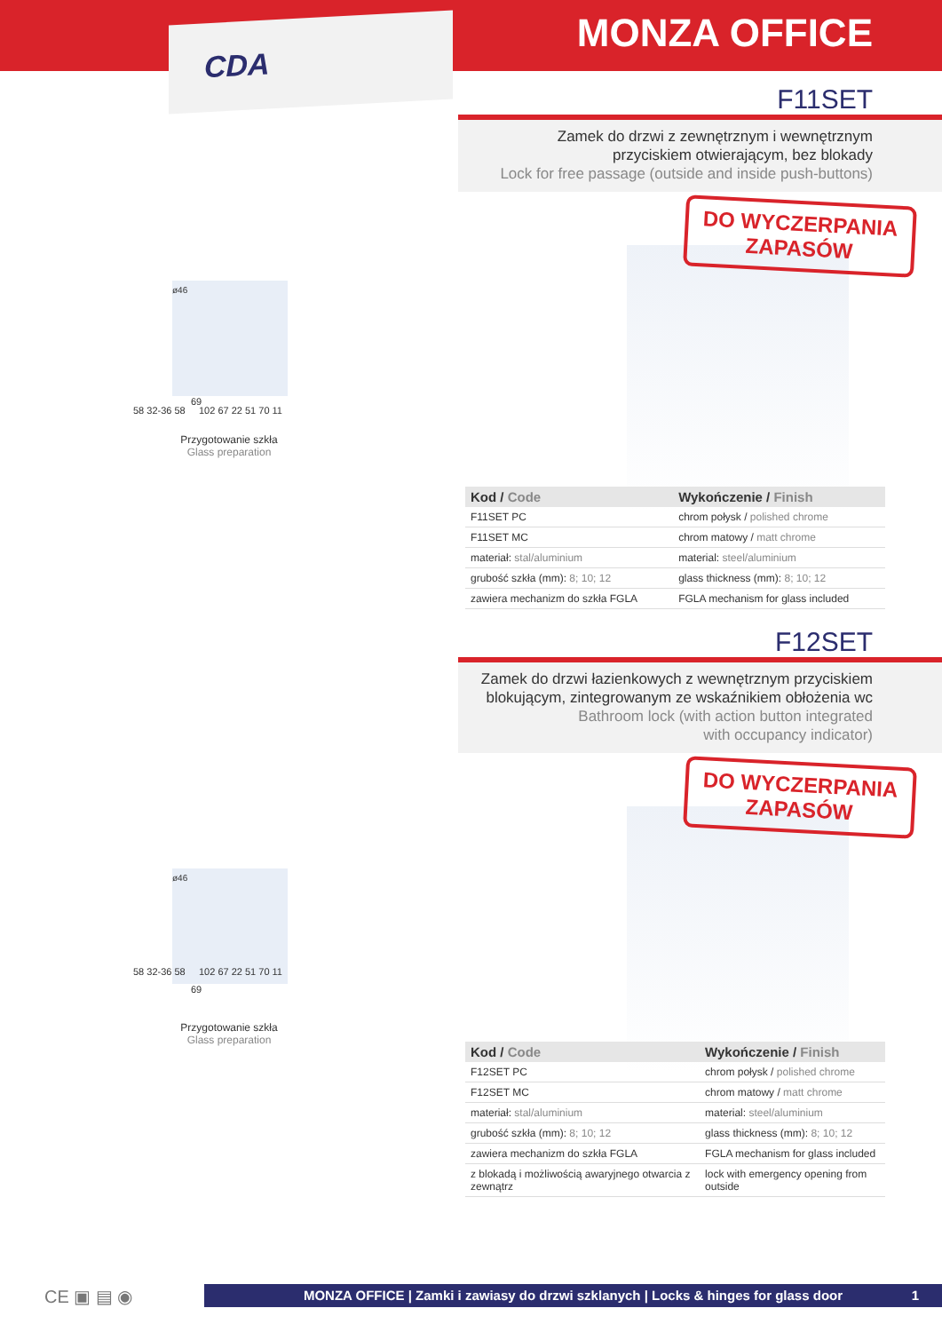MONZA OFFICE
CDA
F11SET
Zamek do drzwi z zewnętrznym i wewnętrznym
przyciskiem otwierającym, bez blokady
Lock for free passage (outside and inside push-buttons)
58 32-36 58 102 67 22 51 70 11
ø46
69
Przygotowanie szkła
Glass preparation
DO WYCZERPANIA
ZAPASÓW
| Kod / Code | Wykończenie / Finish |
| --- | --- |
| F11SET PC | chrom połysk / polished chrome |
| F11SET MC | chrom matowy / matt chrome |
| materiał: stal/aluminium | material: steel/aluminium |
| grubość szkła (mm): 8; 10; 12 | glass thickness (mm): 8; 10; 12 |
| zawiera mechanizm do szkła FGLA | FGLA mechanism for glass included |
F12SET
Zamek do drzwi łazienkowych z wewnętrznym przyciskiem
blokującym, zintegrowanym ze wskaźnikiem obłożenia wc
Bathroom lock (with action button integrated
with occupancy indicator)
58 32-36 58 102 67 22 51 70 11
ø46
69
Przygotowanie szkła
Glass preparation
DO WYCZERPANIA
ZAPASÓW
| Kod / Code | Wykończenie / Finish |
| --- | --- |
| F12SET PC | chrom połysk / polished chrome |
| F12SET MC | chrom matowy / matt chrome |
| materiał: stal/aluminium | material: steel/aluminium |
| grubość szkła (mm): 8; 10; 12 | glass thickness (mm): 8; 10; 12 |
| zawiera mechanizm do szkła FGLA | FGLA mechanism for glass included |
| z blokadą i możliwością awaryjnego otwarcia z zewnątrz | lock with emergency opening from outside |
CE ▣ ▤ ◉
MONZA OFFICE | Zamki i zawiasy do drzwi szklanych | Locks & hinges for glass door 1